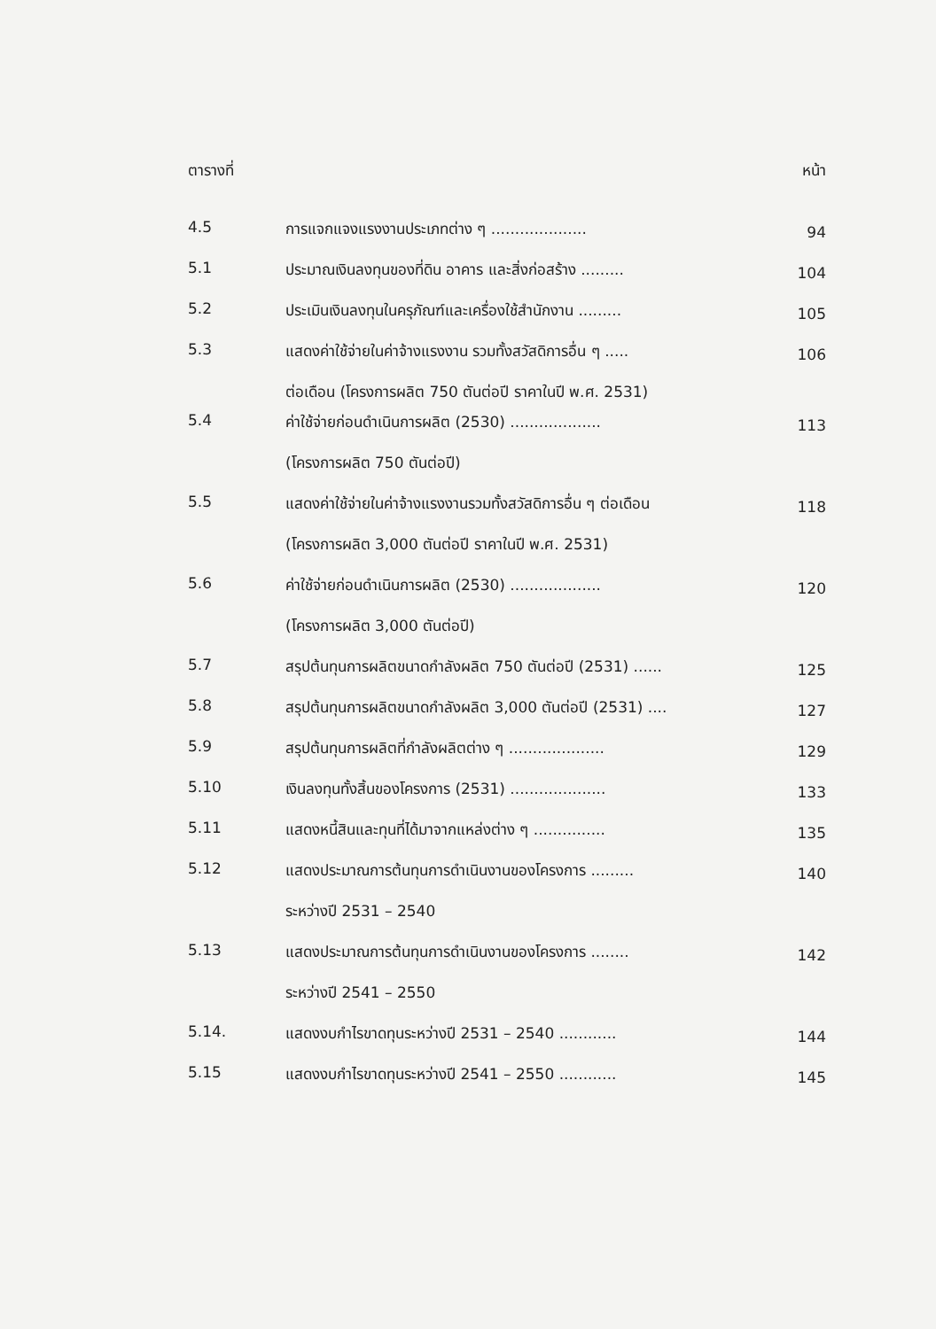| ตารางที่ | | หน้า |
| --- | --- | --- |
| 4.5 | การแจกแจงแรงงานประเภทต่าง ๆ .................... | 94 |
| 5.1 | ประมาณเงินลงทุนของที่ดิน อาคาร และสิ่งก่อสร้าง ......... | 104 |
| 5.2 | ประเมินเงินลงทุนในครุภัณฑ์และเครื่องใช้สำนักงาน ......... | 105 |
| 5.3 | แสดงค่าใช้จ่ายในค่าจ้างแรงงาน รวมทั้งสวัสดิการอื่น ๆ ..... ต่อเดือน (โครงการผลิต 750 ตันต่อปี ราคาในปี พ.ศ. 2531) | 106 |
| 5.4 | ค่าใช้จ่ายก่อนดำเนินการผลิต (2530) ................... (โครงการผลิต 750 ตันต่อปี) | 113 |
| 5.5 | แสดงค่าใช้จ่ายในค่าจ้างแรงงานรวมทั้งสวัสดิการอื่น ๆ ต่อเดือน (โครงการผลิต 3,000 ตันต่อปี ราคาในปี พ.ศ. 2531) | 118 |
| 5.6 | ค่าใช้จ่ายก่อนดำเนินการผลิต (2530) ................... (โครงการผลิต 3,000 ตันต่อปี) | 120 |
| 5.7 | สรุปต้นทุนการผลิตขนาดกำลังผลิต 750 ตันต่อปี (2531) ...... | 125 |
| 5.8 | สรุปต้นทุนการผลิตขนาดกำลังผลิต 3,000 ตันต่อปี (2531) .... | 127 |
| 5.9 | สรุปต้นทุนการผลิตที่กำลังผลิตต่าง ๆ .................... | 129 |
| 5.10 | เงินลงทุนทั้งสิ้นของโครงการ (2531) .................... | 133 |
| 5.11 | แสดงหนี้สินและทุนที่ได้มาจากแหล่งต่าง ๆ ............... | 135 |
| 5.12 | แสดงประมาณการต้นทุนการดำเนินงานของโครงการ ......... ระหว่างปี 2531 – 2540 | 140 |
| 5.13 | แสดงประมาณการต้นทุนการดำเนินงานของโครงการ ........ ระหว่างปี 2541 – 2550 | 142 |
| 5.14. | แสดงงบกำไรขาดทุนระหว่างปี 2531 – 2540 ............ | 144 |
| 5.15 | แสดงงบกำไรขาดทุนระหว่างปี 2541 – 2550 ............ | 145 |